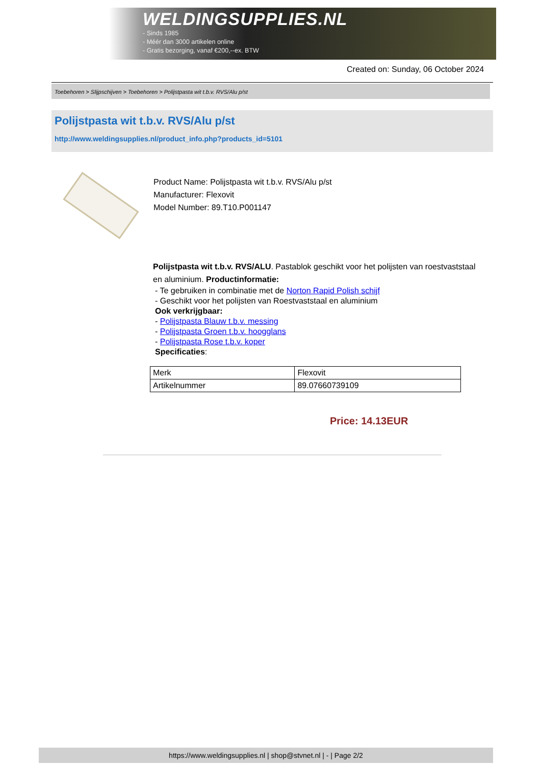WELDINGSUPPLIES.NL
- Sinds 1985
- Méér dan 3000 artikelen online
- Gratis bezorging, vanaf €200,--ex. BTW
Created on: Sunday, 06 October 2024
Toebehoren > Slijpschijven > Toebehoren > Polijstpasta wit t.b.v. RVS/Alu p/st
Polijstpasta wit t.b.v. RVS/Alu p/st
http://www.weldingsupplies.nl/product_info.php?products_id=5101
Product Name: Polijstpasta wit t.b.v. RVS/Alu p/st
Manufacturer: Flexovit
Model Number: 89.T10.P001147
Polijstpasta wit t.b.v. RVS/ALU. Pastablok geschikt voor het polijsten van roestvaststaal en aluminium. Productinformatie:
- Te gebruiken in combinatie met de Norton Rapid Polish schijf
- Geschikt voor het polijsten van Roestvaststaal en aluminium
Ook verkrijgbaar:
- Polijstpasta Blauw t.b.v. messing
- Polijstpasta Groen t.b.v. hoogglans
- Polijstpasta Rose t.b.v. koper
Specificaties:
| Merk | Flexovit |
| Artikelnummer | 89.07660739109 |
Price: 14.13EUR
https://www.weldingsupplies.nl | shop@stvnet.nl | - | Page 2/2